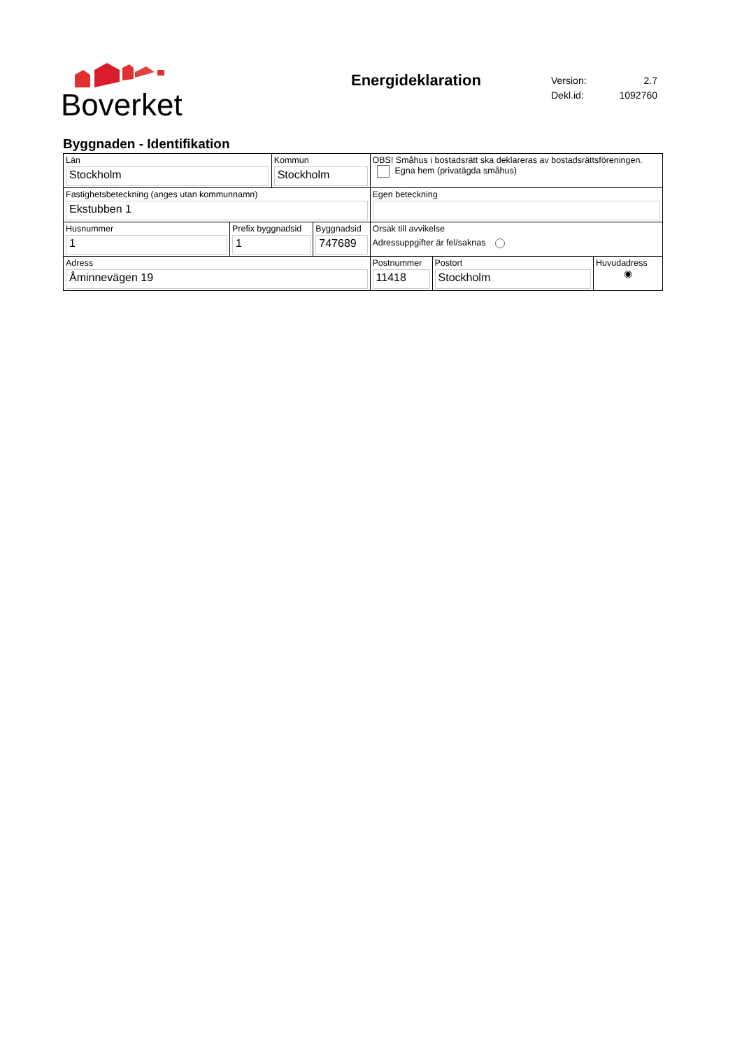Boverket
Energideklaration
| Version: | 2.7 |
| Dekl.id: | 1092760 |
Byggnaden - Identifikation
| Län Stockholm | | Kommun Stockholm | | OBS! Småhus i bostadsrätt ska deklareras av bostadsrättsföreningen. Egna hem (privatägda småhus) | | |
| Fastighetsbeteckning (anges utan kommunnamn) Ekstubben 1 | | | | Egen beteckning | | |
| Husnummer 1 | Prefix byggnadsid 1 | | Byggnadsid 747689 | Orsak till avvikelse Adressuppgifter är fel/saknas | | |
| Adress Åminnevägen 19 | | | | Postnummer 11418 | Postort Stockholm | Huvudadress ◉ |